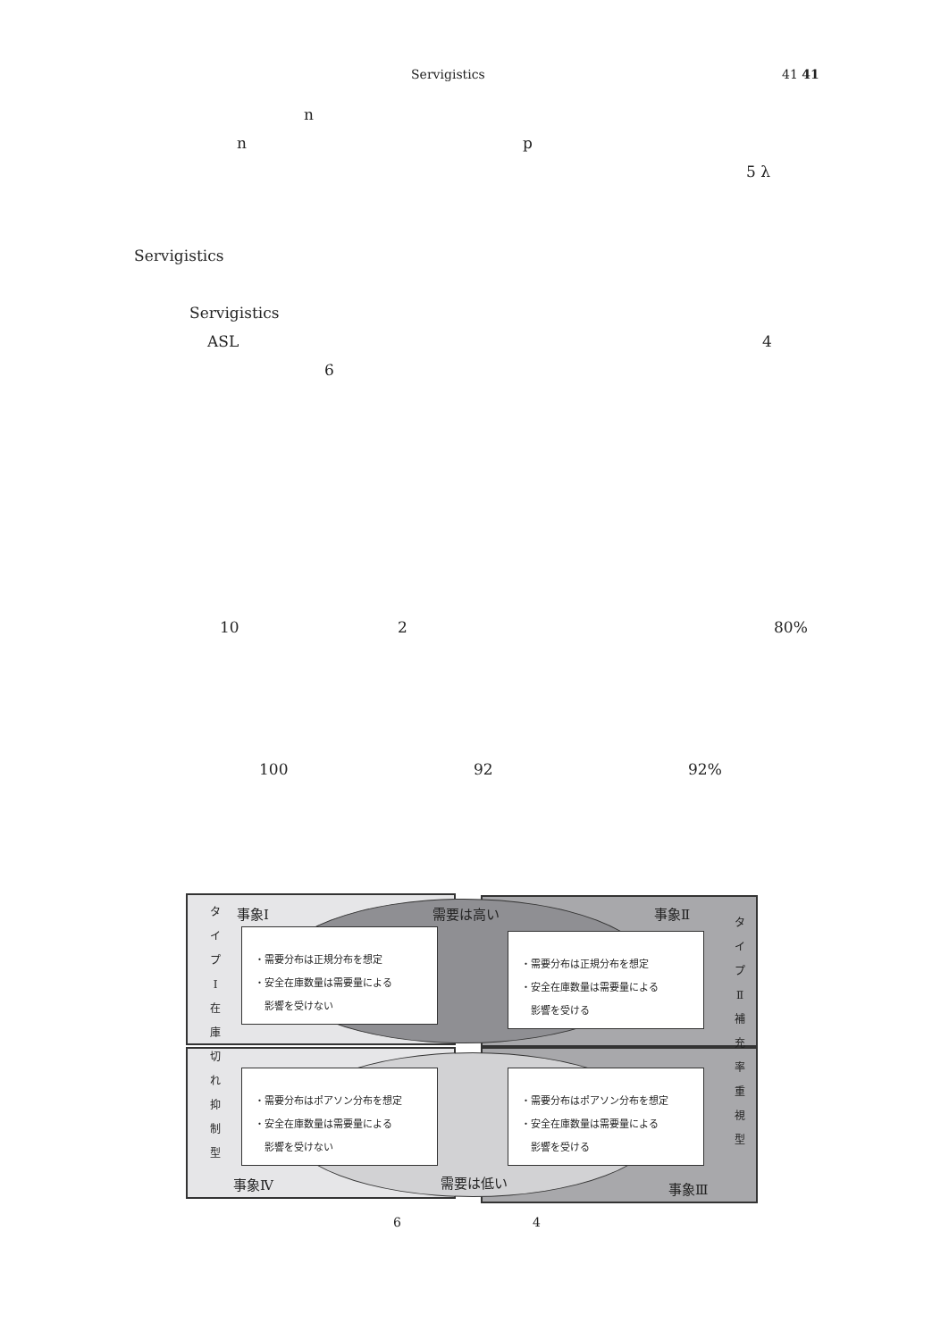Servigistics 41 41
n
n p
5 λ
Servigistics
Servigistics
ASL 4
6
10 2 80%
100 92 92%
事象Ⅰ 需要は高い 事象Ⅱ
タ イ プ Ⅰ 在 庫 切 れ 抑 制 型
タ イ プ Ⅱ 補 充 率 重 視 型
・需要分布は正規分布を想定
・安全在庫数量は需要量による
　影響を受けない
・需要分布は正規分布を想定
・安全在庫数量は需要量による
　影響を受ける
・需要分布はポアソン分布を想定
・安全在庫数量は需要量による
　影響を受けない
・需要分布はポアソン分布を想定
・安全在庫数量は需要量による
　影響を受ける
事象Ⅳ 需要は低い 事象Ⅲ
6 4